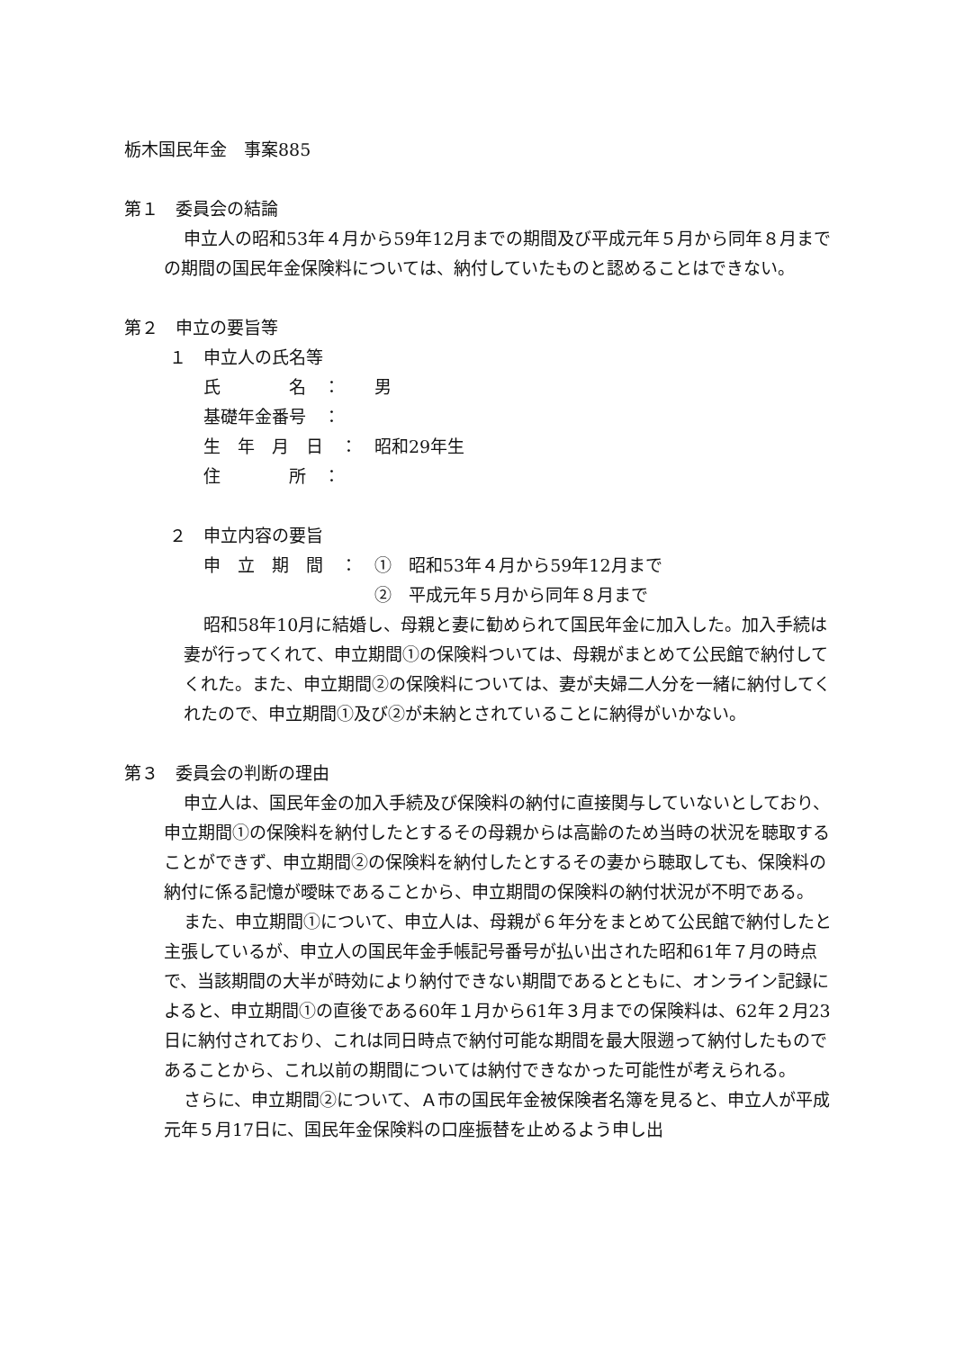栃木国民年金　事案885
第１　委員会の結論
申立人の昭和53年４月から59年12月までの期間及び平成元年５月から同年８月までの期間の国民年金保険料については、納付していたものと認めることはできない。
第２　申立の要旨等
１　申立人の氏名等
氏　　　　名　： 男
基礎年金番号　：
生　年　月　日　： 昭和29年生
住　　　　所　：
２　申立内容の要旨
申　立　期　間　： ①　昭和53年４月から59年12月まで
②　平成元年５月から同年８月まで
昭和58年10月に結婚し、母親と妻に勧められて国民年金に加入した。加入手続は妻が行ってくれて、申立期間①の保険料ついては、母親がまとめて公民館で納付してくれた。また、申立期間②の保険料については、妻が夫婦二人分を一緒に納付してくれたので、申立期間①及び②が未納とされていることに納得がいかない。
第３　委員会の判断の理由
申立人は、国民年金の加入手続及び保険料の納付に直接関与していないとしており、申立期間①の保険料を納付したとするその母親からは高齢のため当時の状況を聴取することができず、申立期間②の保険料を納付したとするその妻から聴取しても、保険料の納付に係る記憶が曖昧であることから、申立期間の保険料の納付状況が不明である。
また、申立期間①について、申立人は、母親が６年分をまとめて公民館で納付したと主張しているが、申立人の国民年金手帳記号番号が払い出された昭和61年７月の時点で、当該期間の大半が時効により納付できない期間であるとともに、オンライン記録によると、申立期間①の直後である60年１月から61年３月までの保険料は、62年２月23日に納付されており、これは同日時点で納付可能な期間を最大限遡って納付したものであることから、これ以前の期間については納付できなかった可能性が考えられる。
さらに、申立期間②について、Ａ市の国民年金被保険者名簿を見ると、申立人が平成元年５月17日に、国民年金保険料の口座振替を止めるよう申し出